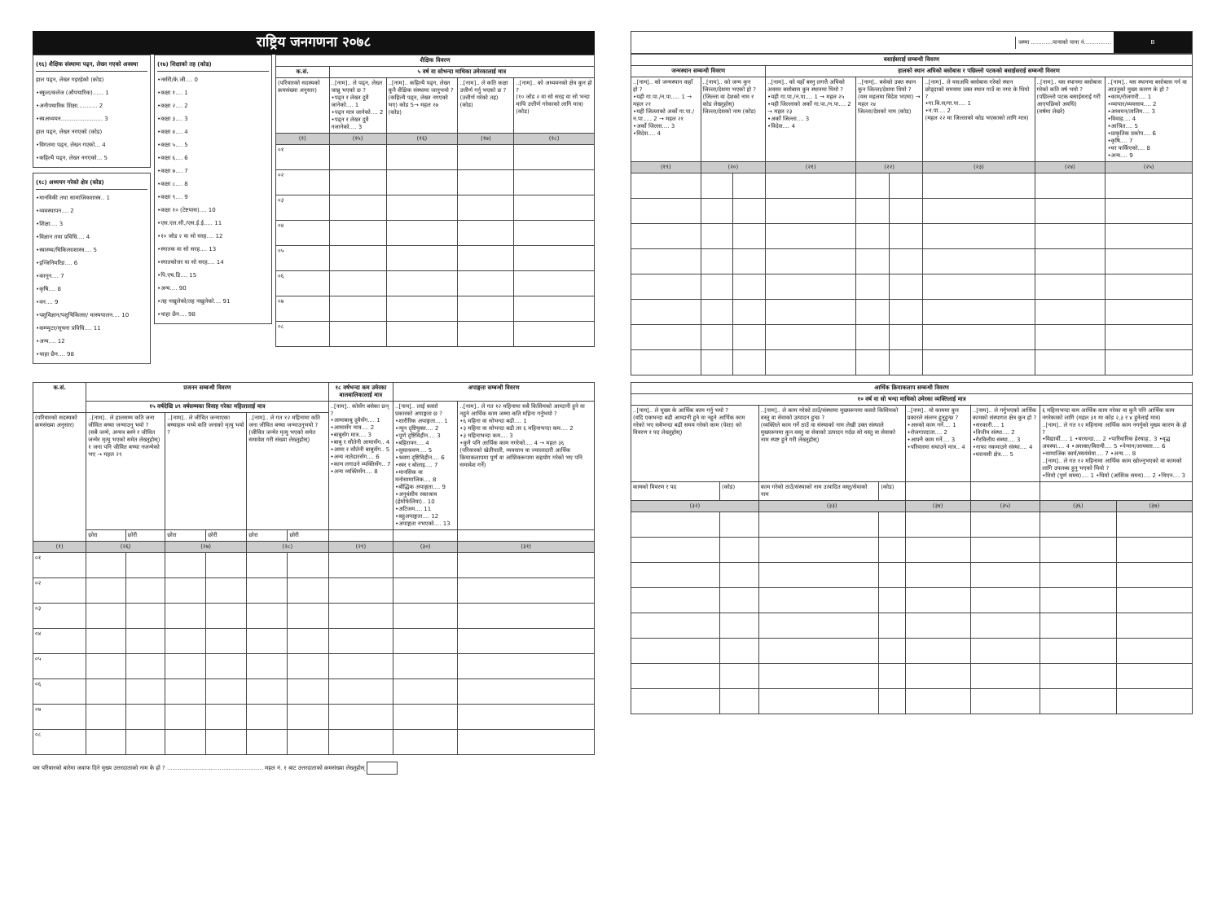राष्ट्रिय जनगणना २०७८
(१६) शैक्षिक संस्थामा पढ्न, लेख्न गएको अवस्था
हाल पढ्न, लेख्न गइरहेको (कोड)
•स्कुल/कलेज (औपचारिक)...... 1
•अनौपचारिक शिक्षा........... 2
•स्वअध्ययन....................... 3
हाल पढ्न, लेख्न नगएको (कोड)
•विगतमा पढ्न, लेख्न गएको... 4
•कहिल्यै पढ्न, लेख्न नगएको... 5
(१८) अध्ययन गरेको क्षेत्र (कोड)
•मानविकी तथा सामाजिकशास्त्र.. 1
•व्यवस्थापन.... 2
•शिक्षा.... 3
•विज्ञान तथा प्रविधि.... 4
•स्वास्थ्य/चिकित्साशास्त्र.... 5
•इन्जिनियरिङ.... 6
•कानून.... 7
•कृषि.... 8
•वन.... 9
•पशुविज्ञान/पशुचिकित्सा/ मत्स्यपालन.... 10
•कम्प्युटर/सूचना प्रविधि.... 11
•अन्य.... 12
•थाहा छैन.... 98
(१७) शिक्षाको तह (कोड)
•नर्सरी/के.जी.... 0
•कक्षा १.... 1
•कक्षा २.... 2
•कक्षा ३.... 3
•कक्षा ४.... 4
•कक्षा ५.... 5
•कक्षा ६.... 6
•कक्षा ७.... 7
•कक्षा ८.... 8
•कक्षा ९.... 9
•कक्षा १० (टेष्टपास).... 10
•एस.एल.सी./एस.ई.ई..... 11
•१० जोड २ वा सो सरह.... 12
•स्नातक वा सो सरह.... 13
•स्नातकोत्तर वा सो सरह.... 14
•पि.एच.डि.... 15
•अन्य.... 90
•तह नखुलेको/तह नखुलेको.... 91
•थाहा छैन.... 98
| शैक्षिक विवरण | | | | |
| --- | --- | --- | --- | --- |
| क.सं. | ५ वर्ष वा सोभन्दा माथिका उमेरकालाई मात्र | | | |
| (परिवारको सदस्यको क्रमसंख्या अनुसार) | ..[नाम].. ले पढ्न, लेख्न जान्नु भएको छ ? •पढ्न र लेख्न दुवै जानेको.... 1 •पढ्न मात्र जानेको.... 2 •पढ्न र लेख्न दुवै नजानेको.... 3 | ..[नाम].. कहिल्यै पढ्न, लेख्न कुनै शैक्षिक संस्थामा जानुभयो ? (कहिल्यै पढ्न, लेख्न नगएको भए) कोड 5→ महल २७ (कोड) | ..[नाम].. ले कति कक्षा उत्तीर्ण गर्नु भएको छ ? (उत्तीर्ण गरेको तह) (कोड) | ..[नाम].. को अध्ययनको क्षेत्र कुन हो ? (१० जोड २ वा सो सरह वा सो भन्दा माथि उत्तीर्ण गरेकाको लागि मात्र) (कोड) |
| (१) | (१५) | (१६) | (१७) | (१८) |
| ०१ | | | | |
| ०२ | | | | |
| ०३ | | | | |
| ०४ | | | | |
| ०५ | | | | |
| ०६ | | | | |
| ०७ | | | | |
| ०८ | | | | |
जम्मा ............पानाको पाना नं...............
B
| बसाईसराई सम्बन्धी विवरण | | | | | | | | |
| --- | --- | --- | --- | --- | --- | --- | --- | --- |
| जन्मस्थान सम्बन्धी विवरण | | | हालको स्थान अघिको बसोबास र पछिल्लो पटकको बसाईसराई सम्बन्धी विवरण | | | | | |
| ..[नाम].. को जन्मस्थान कहाँ हो ? •यही गा.पा./न.पा..... 1 → महल २१ •यही जिल्लाको अर्को गा.पा./न.पा..... 2 → महल २१ •अर्को जिल्ला.... 3 •विदेश.... 4 | ..[नाम].. को जन्म कुन जिल्ला/देशमा भएको हो ? (जिल्ला वा देशको नाम र कोड लेख्नुहोस्) जिल्ला/देशको नाम (कोड) | | ..[नाम].. को यहाँ बस्नु लगत्तै अघिको अवसर बसोबास कुन स्थानमा थियो ? •यही गा.पा./न.पा.... 1 → महल २५ •यही जिल्लाको अर्को गा.पा./न.पा.... 2 → महल २३ •अर्को जिल्ला.... 3 •विदेश.... 4 | ..[नाम].. बसेको उक्त स्थान कुन जिल्ला/देशमा थियो ? (यस महलमा विदेश भएमा) → महल २४ जिल्ला/देशको नाम (कोड) | | ..[नाम].. ले यसअघि बसोबास गरेको स्थान छोड्दाको समयमा उक्त स्थान गाउँ वा नगर के थियो ? •गा.बि.स/गा.पा.... 1 •न.पा.... 2 (महल २२ मा जिल्लाको कोड भएकाको लागि मात्र) | ..[नाम].. यस स्थानमा बसोबास गरेको कति वर्ष भयो ? (पछिल्लो पटक बसाईसराई गरी आएपछिको अवधि) (वर्षमा लेख्ने) | ..[नाम].. यस स्थानमा बसोबास गर्न वा आउनुको मुख्य कारण के हो ? •काम/रोजगारी.... 1 •व्यापार/व्यवसाय.... 2 •अध्ययन/तालिम.... 3 •विवाह.... 4 •आश्रित.... 5 •प्राकृतिक प्रकोप.... 6 •कृषि.... 7 •घर फर्किएको.... 8 •अन्य.... 9 |
| (१९) | (२०) | | (२१) | (२२) | | (२३) | (२४) | (२५) |
| क.सं. | प्रजनन सम्बन्धी विवरण | | | | | | १८ वर्षभन्दा कम उमेरका बालबालिकालाई मात्र | अपाङ्गता सम्बन्धी विवरण | |
| --- | --- | --- | --- | --- | --- | --- | --- | --- | --- |
| | १५ वर्षदेखि ४९ वर्षसम्मका विवाह गरेका महिलालाई मात्र | | | | | | ..[नाम].. कोसँग बसेका छन् ? •आमाबाबु दुवैसँग.... 1 •आमासँग मात्र.... 2 •बाबुसँग मात्र.... 3 •बाबु र सौतेनी आमासँग.. 4 •आमा र सौतेनी बाबुसँग.. 5 •अन्य नातेदारसँग.... 6 •काम लगाउने व्यक्तिसँग.. 7 •अन्य व्यक्तिसँग.... 8 | ..[नाम].. लाई कस्तो प्रकारको अपाङ्गता छ ? •शारीरिक अपाङ्गता.... 1 •न्यून दृष्टियुक्त.... 2 •पूर्ण दृष्टिविहीन.... 3 •बहिरापन.... 4 •सुस्तश्रवण.... 5 •श्रवण दृष्टिविहीन.... 6 •स्वर र बोलाइ.... 7 •मानसिक वा मनोसामाजिक.... 8 •बौद्धिक अपाङ्गता.... 9 •अनुवंशीय रक्तश्राव (हेमोफेलिया).. 10 •अटिजम.... 11 •बहुअपाङ्गता.... 12 •अपाङ्गता नभएको.... 13 | ..[नाम].. ले गत १२ महिनामा सबै किसिमको आम्दानी हुने वा नहुने आर्थिक काम जम्मा कति महिना गर्नुभयो ? •६ महिना वा सोभन्दा बढी.... 1 •३ महिना वा सोभन्दा बढी तर ६ महिनाभन्दा कम.... 2 •३ महिनाभन्दा कम.... 3 •कुनै पनि आर्थिक काम नगरेको.... 4 → महल ३६ (परिवारको खेतीपाती, व्यवसाय वा ज्यालादारी आर्थिक क्रियाकलापमा पूर्ण वा आंशिकरूपमा सहयोग गरेको भए पनि समावेश गर्ने) |
| (परिवारको सदस्यको क्रमसंख्या अनुसार) | ..[नाम].. ले हालसम्म कति जना जीवित बच्चा जन्माउनु भयो ? (सबै जन्मे, अन्यत्र बस्ने र जीवित जन्मेर मृत्यु भएको समेत लेख्नुहोस्) १ जना पनि जीवित बच्चा नजन्मेको भए → महल २९ | | ..[नाम].. ले जीवित जन्माएका बच्चाहरू मध्ये कति जनाको मृत्यु भयो ? | | ..[नाम].. ले गत १२ महिनामा कति जना जीवित बच्चा जन्माउनुभयो ? (जीवित जन्मेर मृत्यु भएको समेत समावेश गरी संख्या लेख्नुहोस्) | | | | |
| | छोरा | छोरी | छोरा | छोरी | छोरा | छोरी | | | |
| (१) | (२६) | | (२७) | | (२८) | | (२९) | (३०) | (३१) |
| ०१ | | | | | | | | | |
| ०२ | | | | | | | | | |
| ०३ | | | | | | | | | |
| ०४ | | | | | | | | | |
| ०५ | | | | | | | | | |
| ०६ | | | | | | | | | |
| ०७ | | | | | | | | | |
| ०८ | | | | | | | | | |
| आर्थिक क्रियाकलाप सम्बन्धी विवरण | | | | | | | |
| --- | --- | --- | --- | --- | --- | --- | --- |
| १० वर्ष वा सो भन्दा माथिको उमेरका व्यक्तिलाई मात्र | | | | | | | |
| ..[नाम].. ले मुख्य के आर्थिक काम गर्नु भयो ? (यदि एकभन्दा बढी आम्दानी हुने वा नहुने आर्थिक काम गरेको भए सबैभन्दा बढी समय गरेको काम (पेशा) को विवरण र पद लेख्नुहोस्) | | ..[नाम].. ले काम गरेको ठाउँ/संस्थामा मुख्यरूपमा कस्तो किसिमको वस्तु वा सेवाको उत्पादन हुन्छ ? (व्यक्तिले काम गर्ने ठाउँ वा संस्थाको नाम लेखी उक्त संस्थाले मुख्यरूपमा कुन वस्तु वा सेवाको उत्पादन गर्दछ सो वस्तु वा सेवाको नाम स्पष्ट हुने गरी लेख्नुहोस्) | | ..[नाम].. यो काममा कुन प्रकारले संलग्न हुनुहुन्छ ? •अरुको काम गर्ने.... 1 •रोजगारदाता.... 2 •आफ्नै काम गर्ने.... 3 •परिवारमा सघाउने मात्र.. 4 | ..[नाम].. ले गर्नुभएको आर्थिक कामको संस्थागत क्षेत्र कुन हो ? •सरकारी.... 1 •वित्तीय संस्था.... 2 •गैरवित्तीय संस्था.... 3 •नाफा नकमाउने संस्था.... 4 •घरायसी क्षेत्र.... 5 | ६ महिनाभन्दा कम आर्थिक काम गरेका वा कुनै पनि आर्थिक काम नगरेकाको लागि (महल ३१ मा कोड २,३ र ४ हुनेलाई मात्र) ..[नाम].. ले गत १२ महिनामा आर्थिक काम नगर्नुको मुख्य कारण के हो ? •विद्यार्थी.... 1 •घरधन्दा.... 2 •पारिवारिक हेरचाह.. 3 •वृद्ध अवस्था.... 4 •अशक्त/बिरामी.... 5 •पेन्सन/आयस्ता.... 6 •सामाजिक कार्य/स्वयंसेवा.... 7 •अन्य.... 8 ..[नाम].. ले गत १२ महिनामा आर्थिक काम खोज्नुभएको वा कामको लागि उपलब्ध हुनु भएको थियो ? •थियो (पूर्ण समय).... 1 •थियो (आंशिक समय).... 2 •थिएन.... 3 | |
| कामको विवरण र पद | (कोड) | काम गरेको ठाउँ/संस्थाको नाम उत्पादित वस्तु/सेवाको नाम | (कोड) | | | | |
| (३२) | | (३३) | | (३४) | (३५) | (३६) | (३७) |
यस परिवारको बारेमा जवाफ दिने मुख्य उत्तरदाताको नाम के हो ? ..................................................... महल नं. १ बाट उत्तरदाताको क्रमसंख्या लेख्नुहोस्